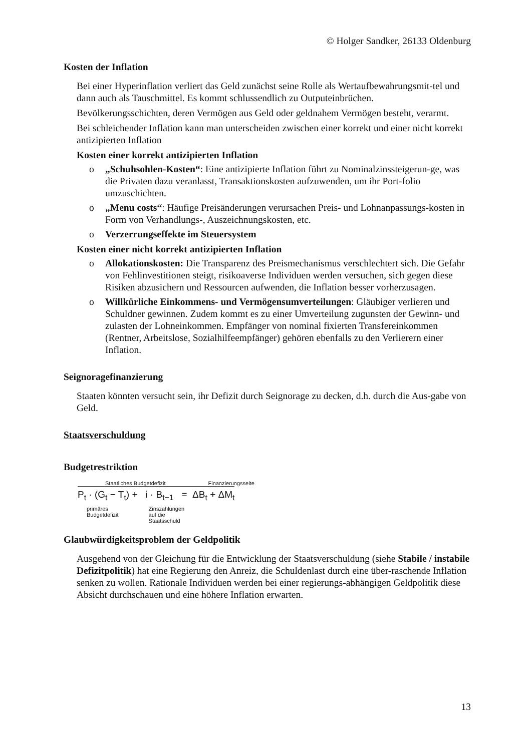© Holger Sandker, 26133 Oldenburg
Kosten der Inflation
Bei einer Hyperinflation verliert das Geld zunächst seine Rolle als Wertaufbewahrungsmit-tel und dann auch als Tauschmittel. Es kommt schlussendlich zu Outputeinbrüchen.
Bevölkerungsschichten, deren Vermögen aus Geld oder geldnahem Vermögen besteht, verarmt.
Bei schleichender Inflation kann man unterscheiden zwischen einer korrekt und einer nicht korrekt antizipierten Inflation
Kosten einer korrekt antizipierten Inflation
o „Schuhsohlen-Kosten“: Eine antizipierte Inflation führt zu Nominalzinssteigerun-ge, was die Privaten dazu veranlasst, Transaktionskosten aufzuwenden, um ihr Port-folio umzuschichten.
o „Menu costs“: Häufige Preisänderungen verursachen Preis- und Lohnanpassungs-kosten in Form von Verhandlungs-, Auszeichnungskosten, etc.
o Verzerrungseffekte im Steuersystem
Kosten einer nicht korrekt antizipierten Inflation
o Allokationskosten: Die Transparenz des Preismechanismus verschlechtert sich. Die Gefahr von Fehlinvestitionen steigt, risikoaverse Individuen werden versuchen, sich gegen diese Risiken abzusichern und Ressourcen aufwenden, die Inflation besser vorherzusagen.
o Willkürliche Einkommens- und Vermögensumverteilungen: Gläubiger verlieren und Schuldner gewinnen. Zudem kommt es zu einer Umverteilung zugunsten der Gewinn- und zulasten der Lohneinkommen. Empfänger von nominal fixierten Transfereinkommen (Rentner, Arbeitslose, Sozialhilfeempfänger) gehören ebenfalls zu den Verlierern einer Inflation.
Seignoragefinanzierung
Staaten könnten versucht sein, ihr Defizit durch Seignorage zu decken, d.h. durch die Aus-gabe von Geld.
Staatsverschuldung
Budgetrestriktion
Staatliches Budgetdefizit Finanzierungsseite
P<sub>t</sub> · (G<sub>t</sub> − T<sub>t</sub>) + i · B<sub>t−1</sub> = ΔB<sub>t</sub> + ΔM<sub>t</sub>
primäres
Budgetdefizit
Zinszahlungen
auf die
Staatsschuld
Glaubwürdigkeitsproblem der Geldpolitik
Ausgehend von der Gleichung für die Entwicklung der Staatsverschuldung (siehe Stabile / instabile Defizitpolitik) hat eine Regierung den Anreiz, die Schuldenlast durch eine über-raschende Inflation senken zu wollen. Rationale Individuen werden bei einer regierungs-abhängigen Geldpolitik diese Absicht durchschauen und eine höhere Inflation erwarten.
13